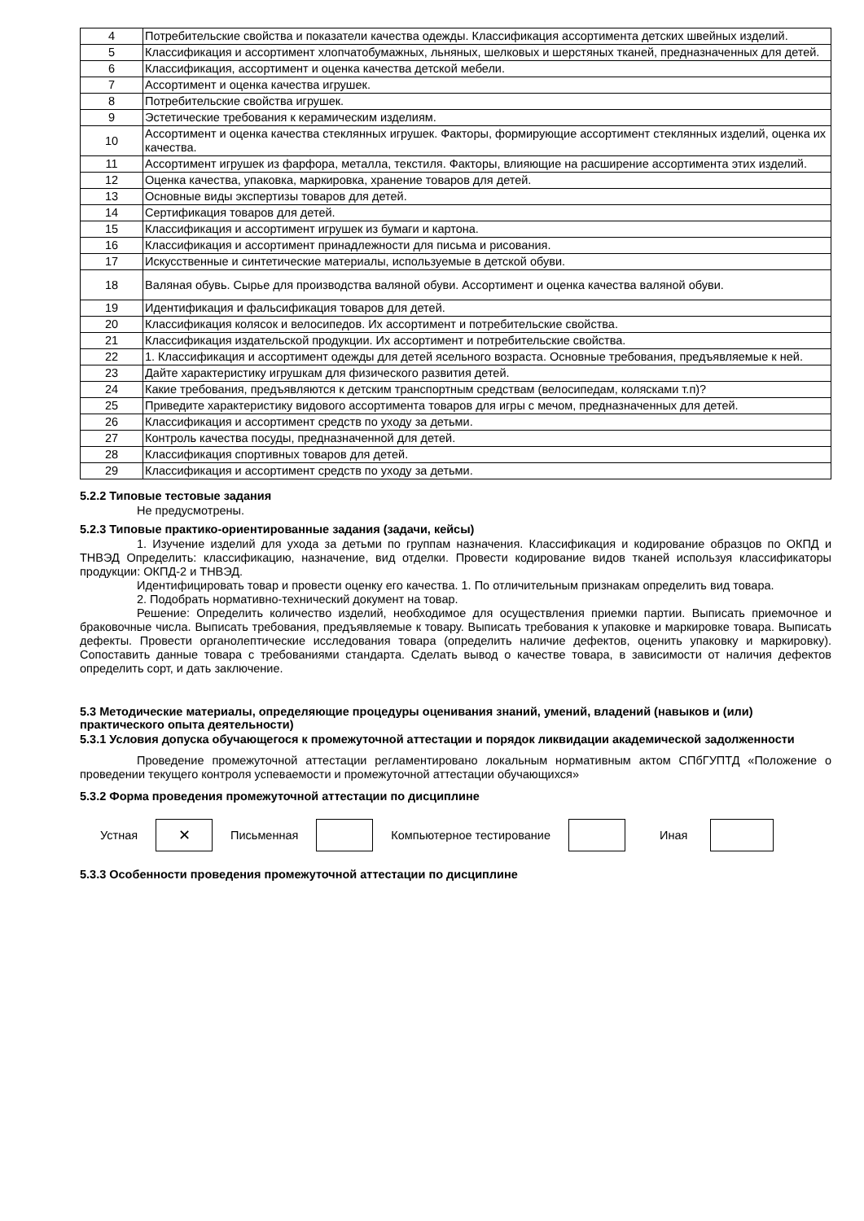| 4 | Потребительские свойства и показатели качества одежды. Классификация ассортимента детских швейных изделий. |
| 5 | Классификация и ассортимент хлопчатобумажных, льняных, шелковых и шерстяных тканей, предназначенных для детей. |
| 6 | Классификация, ассортимент и оценка качества детской мебели. |
| 7 | Ассортимент и оценка качества игрушек. |
| 8 | Потребительские свойства игрушек. |
| 9 | Эстетические требования к керамическим изделиям. |
| 10 | Ассортимент и оценка качества стеклянных игрушек. Факторы, формирующие ассортимент стеклянных изделий, оценка их качества. |
| 11 | Ассортимент игрушек из фарфора, металла, текстиля. Факторы, влияющие на расширение ассортимента этих изделий. |
| 12 | Оценка качества, упаковка, маркировка, хранение товаров для детей. |
| 13 | Основные виды экспертизы товаров для детей. |
| 14 | Сертификация товаров для детей. |
| 15 | Классификация и ассортимент игрушек из бумаги и картона. |
| 16 | Классификация и ассортимент принадлежности для письма и рисования. |
| 17 | Искусственные и синтетические материалы, используемые в детской обуви. |
| 18 | Валяная обувь. Сырье для производства валяной обуви. Ассортимент и оценка качества валяной обуви. |
| 19 | Идентификация и фальсификация товаров для детей. |
| 20 | Классификация колясок и велосипедов. Их ассортимент и потребительские свойства. |
| 21 | Классификация издательской продукции. Их ассортимент и потребительские свойства. |
| 22 | 1. Классификация и ассортимент одежды для детей ясельного возраста. Основные требования, предъявляемые к ней. |
| 23 | Дайте характеристику игрушкам для физического развития детей. |
| 24 | Какие требования, предъявляются к детским транспортным средствам (велосипедам, колясками т.п)? |
| 25 | Приведите характеристику видового ассортимента товаров для игры с мечом, предназначенных для детей. |
| 26 | Классификация и ассортимент средств по уходу за детьми. |
| 27 | Контроль качества посуды, предназначенной для детей. |
| 28 | Классификация спортивных товаров для детей. |
| 29 | Классификация и ассортимент средств по уходу за детьми. |
5.2.2 Типовые тестовые задания
Не предусмотрены.
5.2.3 Типовые практико-ориентированные задания (задачи, кейсы)
1. Изучение изделий для ухода за детьми по группам назначения. Классификация и кодирование образцов по ОКПД и ТНВЭД Определить: классификацию, назначение, вид отделки. Провести кодирование видов тканей используя классификаторы продукции: ОКПД-2 и ТНВЭД.
Идентифицировать товар и провести оценку его качества. 1. По отличительным признакам определить вид товара.
2. Подобрать нормативно-технический документ на товар.
Решение: Определить количество изделий, необходимое для осуществления приемки партии. Выписать приемочное и браковочные числа. Выписать требования, предъявляемые к товару. Выписать требования к упаковке и маркировке товара. Выписать дефекты. Провести органолептические исследования товара (определить наличие дефектов, оценить упаковку и маркировку). Сопоставить данные товара с требованиями стандарта. Сделать вывод о качестве товара, в зависимости от наличия дефектов определить сорт, и дать заключение.
5.3 Методические материалы, определяющие процедуры оценивания знаний, умений, владений (навыков и (или) практического опыта деятельности)
5.3.1 Условия допуска обучающегося к промежуточной аттестации и порядок ликвидации академической задолженности
Проведение промежуточной аттестации регламентировано локальным нормативным актом СПбГУПТД «Положение о проведении текущего контроля успеваемости и промежуточной аттестации обучающихся»
5.3.2 Форма проведения промежуточной аттестации по дисциплине
Устная
✕
Письменная Компьютерное тестирование Иная
5.3.3 Особенности проведения промежуточной аттестации по дисциплине